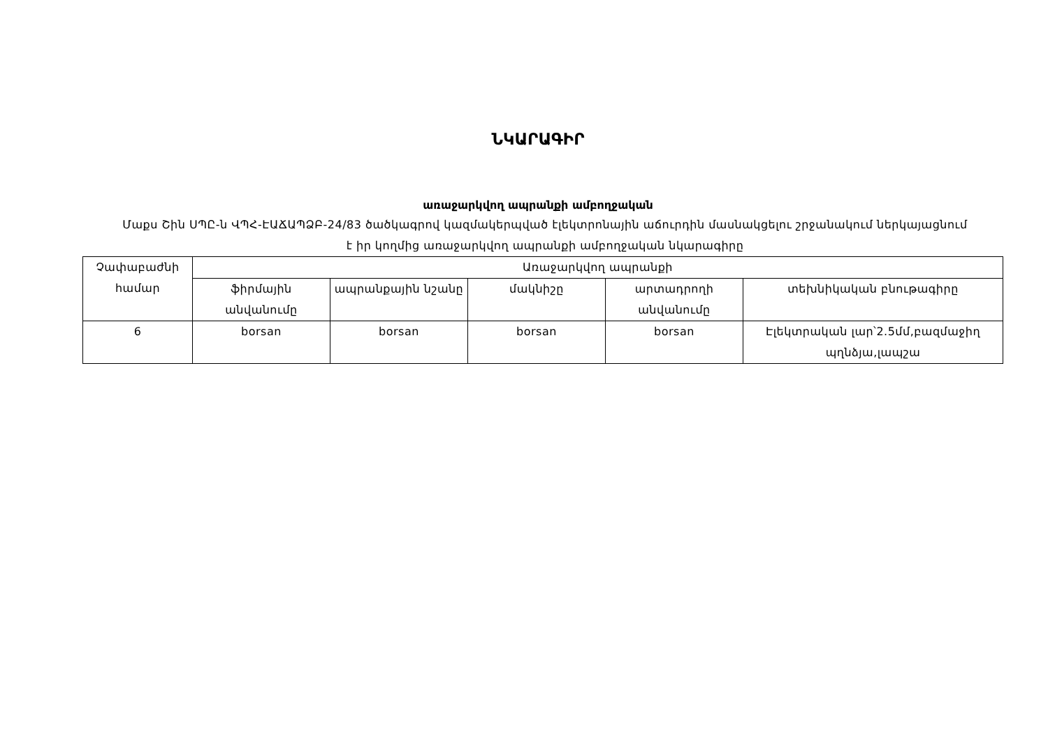ՆԿԱՐԱԳԻՐ
առաջարկվող ապրանքի ամբողջական
Մաքս Շին ՍՊԸ-ն ՎՊՀ-ԷԱՃԱՊՁԲ-24/83 ծածկագրով կազմակերպված էլեկտրոնային աճուրդին մասնակցելու շրջանակում ներկայացնում է իր կողմից առաջարկվող ապրանքի ամբողջական նկարագիրը
| Չափաբաժնի համար | Առաջարկվող ապրանքի | | | | |
| --- | --- | --- | --- | --- | --- |
| | ֆիրմային անվանումը | ապրանքային նշանը | մակնիշը | արտադրողի անվանումը | տեխնիկական բնութագիրը |
| 6 | borsan | borsan | borsan | borsan | Էլեկտրական լար՝2.5մմ,բազմաջիղ պղնձյա,լապշա |